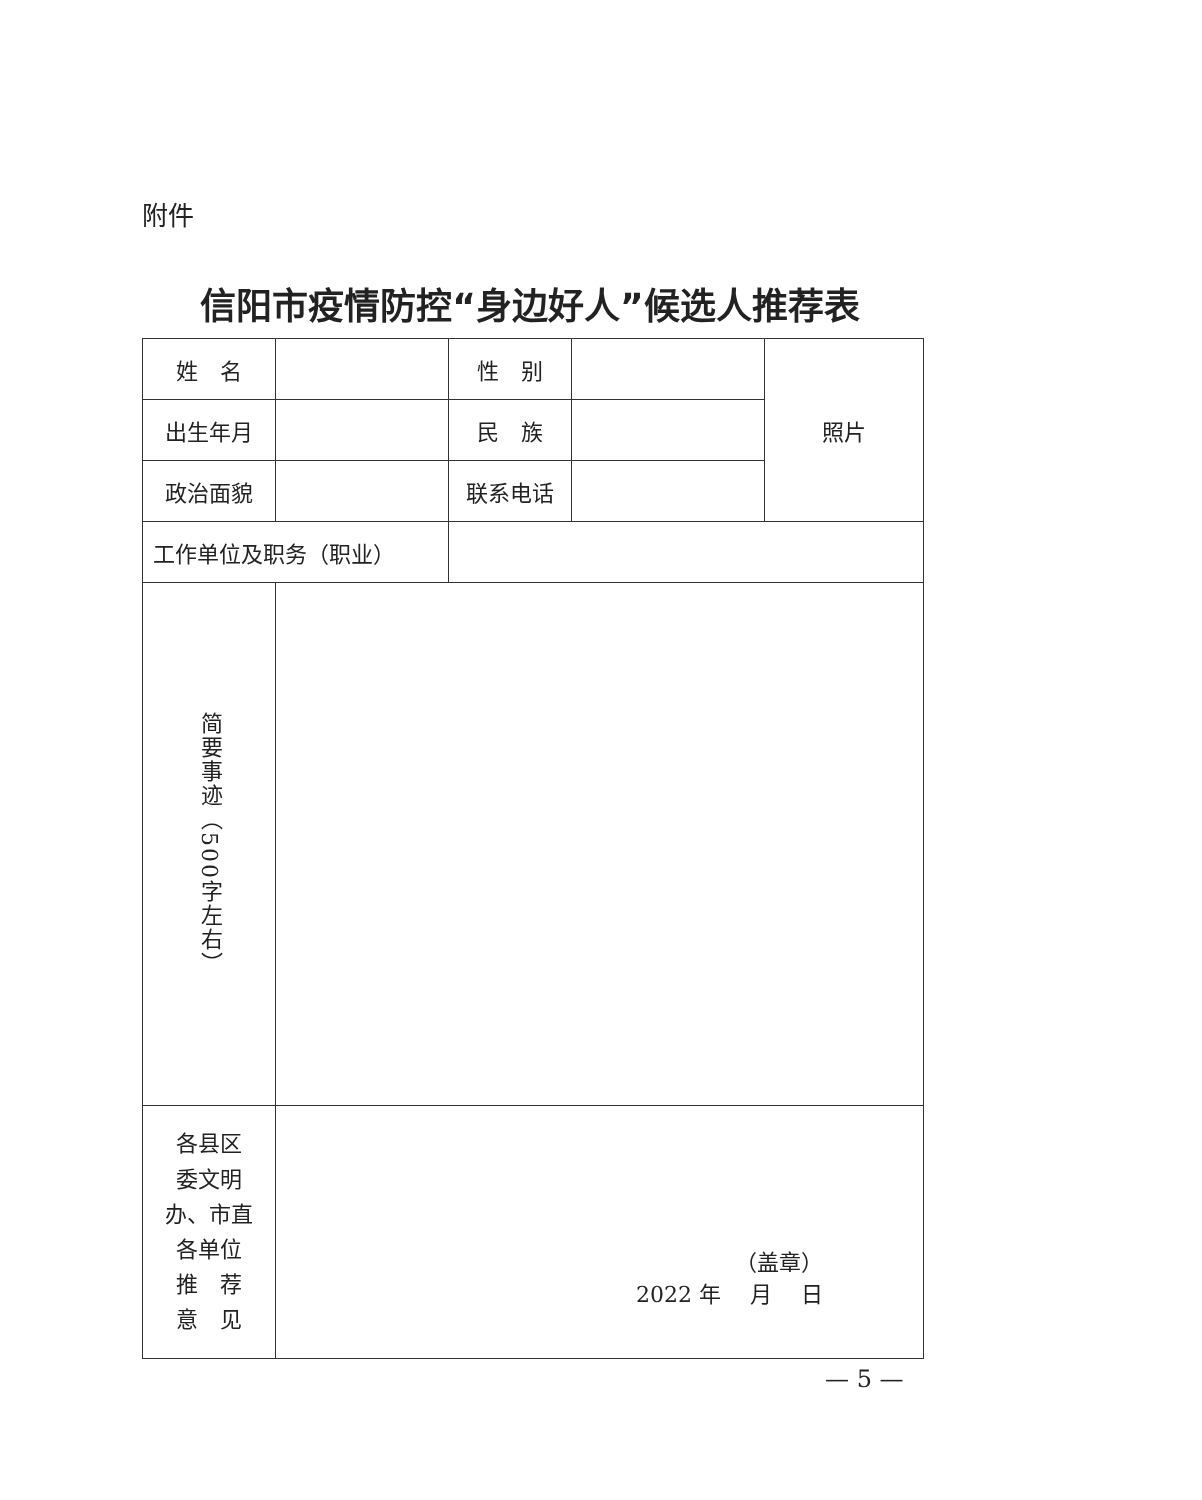附件
信阳市疫情防控“身边好人”候选人推荐表
| 姓 名 | | 性 别 | | 照片 |
| 出生年月 | | 民 族 | | |
| 政治面貌 | | 联系电话 | | |
| 工作单位及职务（职业） | | | | |
| 简要事迹（500字左右） | | | | |
| 各县区 委文明 办、市直 各单位 推 荐 意 见 | （盖章） 2022 年 月 日 | | | |
— 5 —